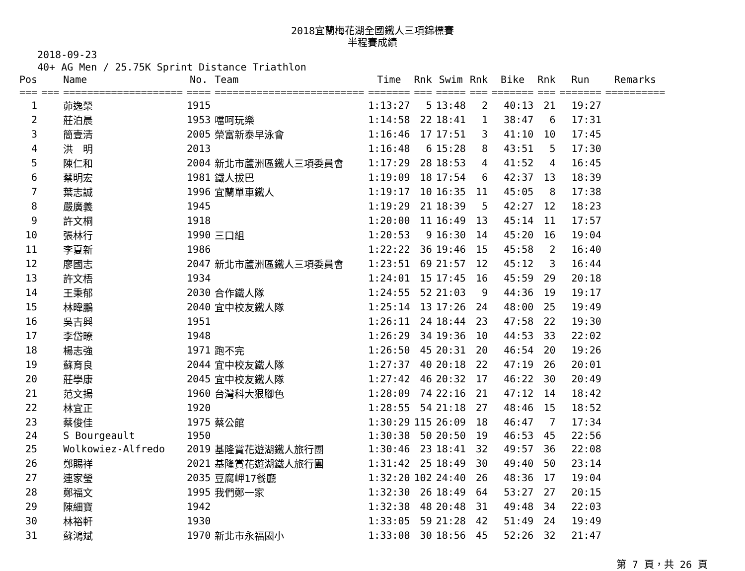2018宜蘭梅花湖全國鐵人三項錦標賽
半程賽成績
2018-09-23
40+ AG Men / 25.75K Sprint Distance Triathlon
| Pos | | Name | No. | Team | Time | Rnk | Swim | Rnk | Bike | Rnk | Run | Remarks |
| --- | --- | --- | --- | --- | --- | --- | --- | --- | --- | --- | --- | --- |
| === | === | ==================== | ==== | ========================= | ======= | === | ===== | === | ======= | === | ======= | ========== |
| 1 | | 茆逸榮 | 1915 | | 1:13:27 | 5 | 13:48 | 2 | 40:13 | 21 | 19:27 | |
| 2 | | 莊泊晨 | 1953 | 噹呵玩樂 | 1:14:58 | 22 | 18:41 | 1 | 38:47 | 6 | 17:31 | |
| 3 | | 簡壹清 | 2005 | 榮富新泰早泳會 | 1:16:46 | 17 | 17:51 | 3 | 41:10 | 10 | 17:45 | |
| 4 | | 洪 明 | 2013 | | 1:16:48 | 6 | 15:28 | 8 | 43:51 | 5 | 17:30 | |
| 5 | | 陳仁和 | 2004 | 新北市蘆洲區鐵人三項委員會 | 1:17:29 | 28 | 18:53 | 4 | 41:52 | 4 | 16:45 | |
| 6 | | 蔡明宏 | 1981 | 鐵人拔巴 | 1:19:09 | 18 | 17:54 | 6 | 42:37 | 13 | 18:39 | |
| 7 | | 葉志誠 | 1996 | 宜蘭單車鐵人 | 1:19:17 | 10 | 16:35 | 11 | 45:05 | 8 | 17:38 | |
| 8 | | 嚴廣義 | 1945 | | 1:19:29 | 21 | 18:39 | 5 | 42:27 | 12 | 18:23 | |
| 9 | | 許文桐 | 1918 | | 1:20:00 | 11 | 16:49 | 13 | 45:14 | 11 | 17:57 | |
| 10 | | 張林行 | 1990 | 三口組 | 1:20:53 | 9 | 16:30 | 14 | 45:20 | 16 | 19:04 | |
| 11 | | 李夏新 | 1986 | | 1:22:22 | 36 | 19:46 | 15 | 45:58 | 2 | 16:40 | |
| 12 | | 廖國志 | 2047 | 新北市蘆洲區鐵人三項委員會 | 1:23:51 | 69 | 21:57 | 12 | 45:12 | 3 | 16:44 | |
| 13 | | 許文梧 | 1934 | | 1:24:01 | 15 | 17:45 | 16 | 45:59 | 29 | 20:18 | |
| 14 | | 王秉郁 | 2030 | 合作鐵人隊 | 1:24:55 | 52 | 21:03 | 9 | 44:36 | 19 | 19:17 | |
| 15 | | 林暐鵬 | 2040 | 宜中校友鐵人隊 | 1:25:14 | 13 | 17:26 | 24 | 48:00 | 25 | 19:49 | |
| 16 | | 吳吉興 | 1951 | | 1:26:11 | 24 | 18:44 | 23 | 47:58 | 22 | 19:30 | |
| 17 | | 李岱暸 | 1948 | | 1:26:29 | 34 | 19:36 | 10 | 44:53 | 33 | 22:02 | |
| 18 | | 楊志強 | 1971 | 跑不完 | 1:26:50 | 45 | 20:31 | 20 | 46:54 | 20 | 19:26 | |
| 19 | | 蘇育良 | 2044 | 宜中校友鐵人隊 | 1:27:37 | 40 | 20:18 | 22 | 47:19 | 26 | 20:01 | |
| 20 | | 莊學康 | 2045 | 宜中校友鐵人隊 | 1:27:42 | 46 | 20:32 | 17 | 46:22 | 30 | 20:49 | |
| 21 | | 范文揚 | 1960 | 台灣科大狠腳色 | 1:28:09 | 74 | 22:16 | 21 | 47:12 | 14 | 18:42 | |
| 22 | | 林宜正 | 1920 | | 1:28:55 | 54 | 21:18 | 27 | 48:46 | 15 | 18:52 | |
| 23 | | 蔡俊佳 | 1975 | 蔡公館 | 1:30:29 | 115 | 26:09 | 18 | 46:47 | 7 | 17:34 | |
| 24 | | S Bourgeault | 1950 | | 1:30:38 | 50 | 20:50 | 19 | 46:53 | 45 | 22:56 | |
| 25 | | Wolkowiez-Alfredo | 2019 | 基隆賞花遊湖鐵人旅行團 | 1:30:46 | 23 | 18:41 | 32 | 49:57 | 36 | 22:08 | |
| 26 | | 鄭賜祥 | 2021 | 基隆賞花遊湖鐵人旅行團 | 1:31:42 | 25 | 18:49 | 30 | 49:40 | 50 | 23:14 | |
| 27 | | 連家瑩 | 2035 | 豆腐岬17餐廳 | 1:32:20 | 102 | 24:40 | 26 | 48:36 | 17 | 19:04 | |
| 28 | | 鄭福文 | 1995 | 我們鄭一家 | 1:32:30 | 26 | 18:49 | 64 | 53:27 | 27 | 20:15 | |
| 29 | | 陳細寶 | 1942 | | 1:32:38 | 48 | 20:48 | 31 | 49:48 | 34 | 22:03 | |
| 30 | | 林裕軒 | 1930 | | 1:33:05 | 59 | 21:28 | 42 | 51:49 | 24 | 19:49 | |
| 31 | | 蘇鴻斌 | 1970 | 新北市永福國小 | 1:33:08 | 30 | 18:56 | 45 | 52:26 | 32 | 21:47 | |
第 7 頁，共 26 頁